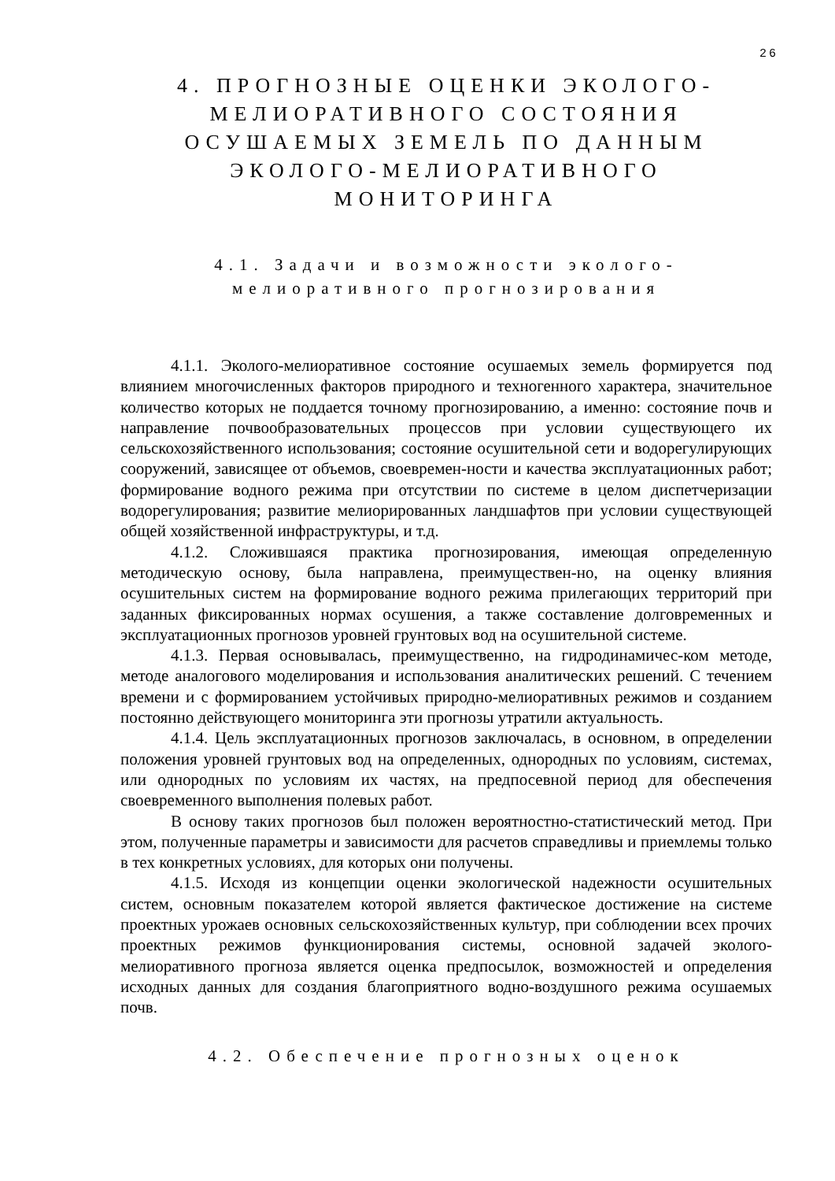26
4. ПРОГНОЗНЫЕ ОЦЕНКИ ЭКОЛОГО-МЕЛИОРАТИВНОГО СОСТОЯНИЯ ОСУШАЕМЫХ ЗЕМЕЛЬ ПО ДАННЫМ ЭКОЛОГО-МЕЛИОРАТИВНОГО МОНИТОРИНГА
4.1. Задачи и возможности эколого-мелиоративного прогнозирования
4.1.1. Эколого-мелиоративное состояние осушаемых земель формируется под влиянием многочисленных факторов природного и техногенного характера, значительное количество которых не поддается точному прогнозированию, а именно: состояние почв и направление почвообразовательных процессов при условии существующего их сельскохозяйственного использования; состояние осушительной сети и водорегулирующих сооружений, зависящее от объемов, своевремен-ности и качества эксплуатационных работ; формирование водного режима при отсутствии по системе в целом диспетчеризации водорегулирования; развитие мелиорированных ландшафтов при условии существующей общей хозяйственной инфраструктуры, и т.д.
4.1.2. Сложившаяся практика прогнозирования, имеющая определенную методическую основу, была направлена, преимуществен-но, на оценку влияния осушительных систем на формирование водного режима прилегающих территорий при заданных фиксированных нормах осушения, а также составление долговременных и эксплуатационных прогнозов уровней грунтовых вод на осушительной системе.
4.1.3. Первая основывалась, преимущественно, на гидродинамичес-ком методе, методе аналогового моделирования и использования аналитических решений. С течением времени и с формированием устойчивых природно-мелиоративных режимов и созданием постоянно действующего мониторинга эти прогнозы утратили актуальность.
4.1.4. Цель эксплуатационных прогнозов заключалась, в основном, в определении положения уровней грунтовых вод на определенных, однородных по условиям, системах, или однородных по условиям их частях, на предпосевной период для обеспечения своевременного выполнения полевых работ.
В основу таких прогнозов был положен вероятностно-статистический метод. При этом, полученные параметры и зависимости для расчетов справедливы и приемлемы только в тех конкретных условиях, для которых они получены.
4.1.5. Исходя из концепции оценки экологической надежности осушительных систем, основным показателем которой является фактическое достижение на системе проектных урожаев основных сельскохозяйственных культур, при соблюдении всех прочих проектных режимов функционирования системы, основной задачей эколого-мелиоративного прогноза является оценка предпосылок, возможностей и определения исходных данных для создания благоприятного водно-воздушного режима осушаемых почв.
4.2. Обеспечение прогнозных оценок